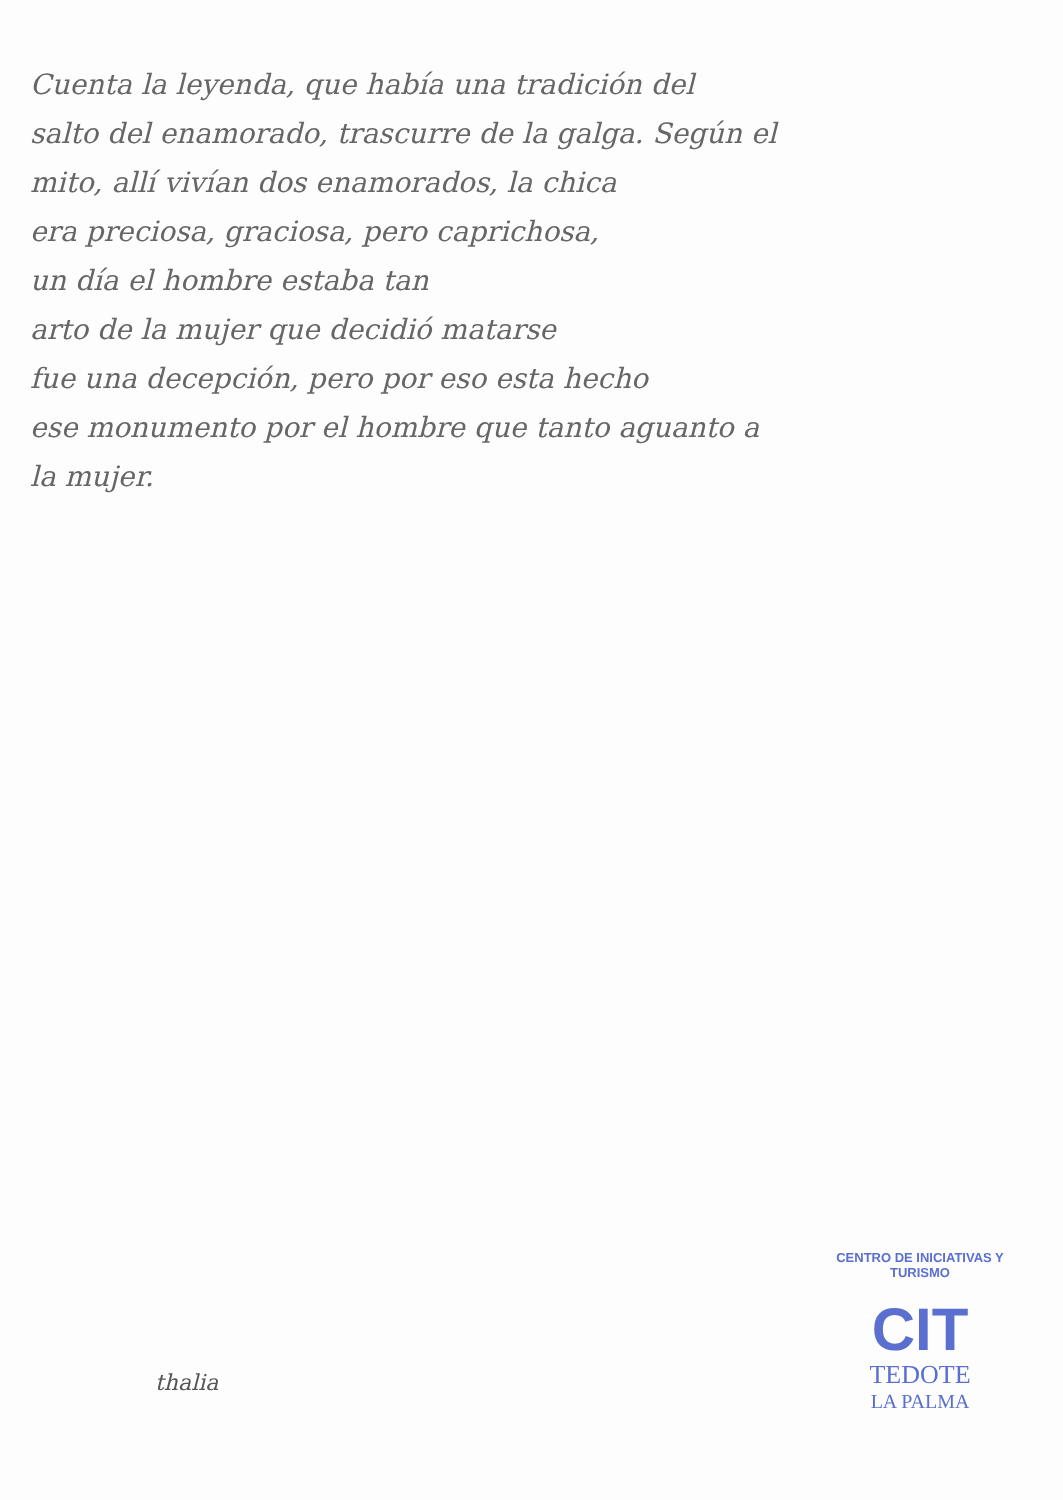Cuenta la leyenda, que había una tradición del
salto del enamorado, trascurre de la galga. Según el
mito, allí vivían dos enamorados, la chica
era preciosa, graciosa, pero caprichosa,
un día el hombre estaba tan
arto de la mujer que decidió matarse
fue una decepción, pero por eso esta hecho
ese monumento por el hombre que tanto aguanto a
la mujer.
thalia
CENTRO DE INICIATIVAS Y TURISMO
CIT
TEDOTE
LA PALMA